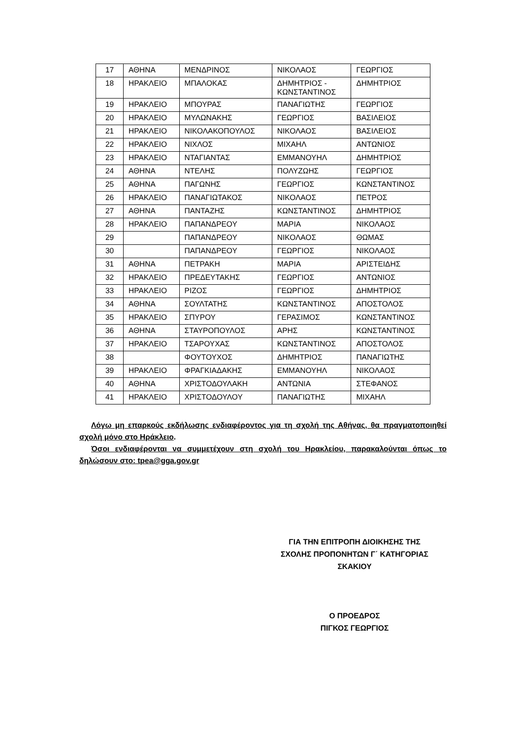| 17 | ΑΘΗΝΑ | ΜΕΝΔΡΙΝΟΣ | ΝΙΚΟΛΑΟΣ | ΓΕΩΡΓΙΟΣ |
| 18 | ΗΡΑΚΛΕΙΟ | ΜΠΑΛΟΚΑΣ | ΔΗΜΗΤΡΙΟΣ - ΚΩΝΣΤΑΝΤΙΝΟΣ | ΔΗΜΗΤΡΙΟΣ |
| 19 | ΗΡΑΚΛΕΙΟ | ΜΠΟΥΡΑΣ | ΠΑΝΑΓΙΩΤΗΣ | ΓΕΩΡΓΙΟΣ |
| 20 | ΗΡΑΚΛΕΙΟ | ΜΥΛΩΝΑΚΗΣ | ΓΕΩΡΓΙΟΣ | ΒΑΣΙΛΕΙΟΣ |
| 21 | ΗΡΑΚΛΕΙΟ | ΝΙΚΟΛΑΚΟΠΟΥΛΟΣ | ΝΙΚΟΛΑΟΣ | ΒΑΣΙΛΕΙΟΣ |
| 22 | ΗΡΑΚΛΕΙΟ | ΝΙΧΛΟΣ | ΜΙΧΑΗΛ | ΑΝΤΩΝΙΟΣ |
| 23 | ΗΡΑΚΛΕΙΟ | ΝΤΑΓΙΑΝΤΑΣ | ΕΜΜΑΝΟΥΗΛ | ΔΗΜΗΤΡΙΟΣ |
| 24 | ΑΘΗΝΑ | ΝΤΕΛΗΣ | ΠΟΛΥΖΩΗΣ | ΓΕΩΡΓΙΟΣ |
| 25 | ΑΘΗΝΑ | ΠΑΓΩΝΗΣ | ΓΕΩΡΓΙΟΣ | ΚΩΝΣΤΑΝΤΙΝΟΣ |
| 26 | ΗΡΑΚΛΕΙΟ | ΠΑΝΑΓΙΩΤΑΚΟΣ | ΝΙΚΟΛΑΟΣ | ΠΕΤΡΟΣ |
| 27 | ΑΘΗΝΑ | ΠΑΝΤΑΖΗΣ | ΚΩΝΣΤΑΝΤΙΝΟΣ | ΔΗΜΗΤΡΙΟΣ |
| 28 | ΗΡΑΚΛΕΙΟ | ΠΑΠΑΝΔΡΕΟΥ | ΜΑΡΙΑ | ΝΙΚΟΛΑΟΣ |
| 29 | | ΠΑΠΑΝΔΡΕΟΥ | ΝΙΚΟΛΑΟΣ | ΘΩΜΑΣ |
| 30 | | ΠΑΠΑΝΔΡΕΟΥ | ΓΕΩΡΓΙΟΣ | ΝΙΚΟΛΑΟΣ |
| 31 | ΑΘΗΝΑ | ΠΕΤΡΑΚΗ | ΜΑΡΙΑ | ΑΡΙΣΤΕΙΔΗΣ |
| 32 | ΗΡΑΚΛΕΙΟ | ΠΡΕΔΕΥΤΑΚΗΣ | ΓΕΩΡΓΙΟΣ | ΑΝΤΩΝΙΟΣ |
| 33 | ΗΡΑΚΛΕΙΟ | ΡΙΖΟΣ | ΓΕΩΡΓΙΟΣ | ΔΗΜΗΤΡΙΟΣ |
| 34 | ΑΘΗΝΑ | ΣΟΥΛΤΑΤΗΣ | ΚΩΝΣΤΑΝΤΙΝΟΣ | ΑΠΟΣΤΟΛΟΣ |
| 35 | ΗΡΑΚΛΕΙΟ | ΣΠΥΡΟΥ | ΓΕΡΑΣΙΜΟΣ | ΚΩΝΣΤΑΝΤΙΝΟΣ |
| 36 | ΑΘΗΝΑ | ΣΤΑΥΡΟΠΟΥΛΟΣ | ΑΡΗΣ | ΚΩΝΣΤΑΝΤΙΝΟΣ |
| 37 | ΗΡΑΚΛΕΙΟ | ΤΣΑΡΟΥΧΑΣ | ΚΩΝΣΤΑΝΤΙΝΟΣ | ΑΠΟΣΤΟΛΟΣ |
| 38 | | ΦΟΥΤΟΥΧΟΣ | ΔΗΜΗΤΡΙΟΣ | ΠΑΝΑΓΙΩΤΗΣ |
| 39 | ΗΡΑΚΛΕΙΟ | ΦΡΑΓΚΙΑΔΑΚΗΣ | ΕΜΜΑΝΟΥΗΛ | ΝΙΚΟΛΑΟΣ |
| 40 | ΑΘΗΝΑ | ΧΡΙΣΤΟΔΟΥΛΑΚΗ | ΑΝΤΩΝΙΑ | ΣΤΕΦΑΝΟΣ |
| 41 | ΗΡΑΚΛΕΙΟ | ΧΡΙΣΤΟΔΟΥΛΟΥ | ΠΑΝΑΓΙΩΤΗΣ | ΜΙΧΑΗΛ |
Λόγω μη επαρκούς εκδήλωσης ενδιαφέροντος για τη σχολή της Αθήνας, θα πραγματοποιηθεί σχολή μόνο στο Ηράκλειο.
Όσοι ενδιαφέρονται να συμμετέχουν στη σχολή του Ηρακλείου, παρακαλούνται όπως το δηλώσουν στο: tpea@gga.gov.gr
ΓΙΑ ΤΗΝ ΕΠΙΤΡΟΠΗ ΔΙΟΙΚΗΣΗΣ ΤΗΣ
ΣΧΟΛΗΣ ΠΡΟΠΟΝΗΤΩΝ Γ΄ ΚΑΤΗΓΟΡΙΑΣ
ΣΚΑΚΙΟΥ
Ο ΠΡΟΕΔΡΟΣ
ΠΙΓΚΟΣ ΓΕΩΡΓΙΟΣ